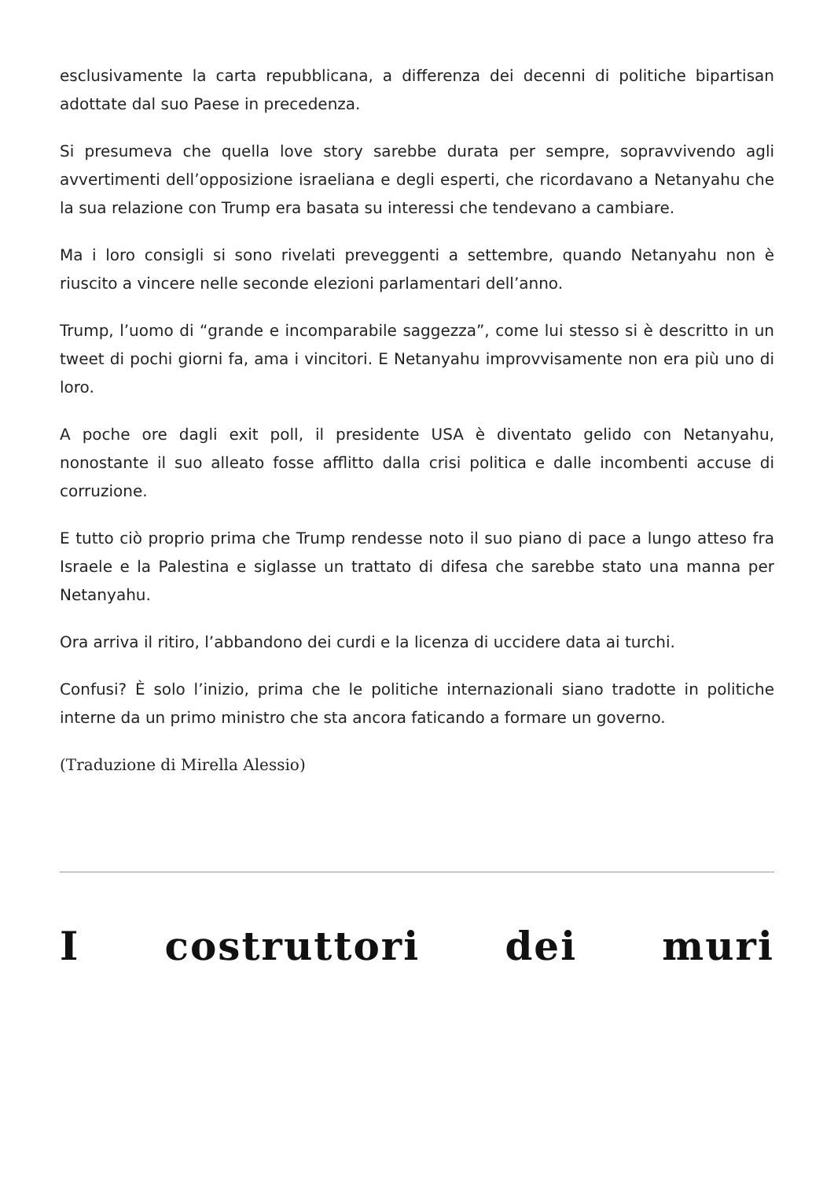esclusivamente la carta repubblicana, a differenza dei decenni di politiche bipartisan adottate dal suo Paese in precedenza.
Si presumeva che quella love story sarebbe durata per sempre, sopravvivendo agli avvertimenti dell’opposizione israeliana e degli esperti, che ricordavano a Netanyahu che la sua relazione con Trump era basata su interessi che tendevano a cambiare.
Ma i loro consigli si sono rivelati preveggenti a settembre, quando Netanyahu non è riuscito a vincere nelle seconde elezioni parlamentari dell’anno.
Trump, l’uomo di “grande e incomparabile saggezza”, come lui stesso si è descritto in un tweet di pochi giorni fa, ama i vincitori. E Netanyahu improvvisamente non era più uno di loro.
A poche ore dagli exit poll, il presidente USA è diventato gelido con Netanyahu, nonostante il suo alleato fosse afflitto dalla crisi politica e dalle incombenti accuse di corruzione.
E tutto ciò proprio prima che Trump rendesse noto il suo piano di pace a lungo atteso fra Israele e la Palestina e siglasse un trattato di difesa che sarebbe stato una manna per Netanyahu.
Ora arriva il ritiro, l’abbandono dei curdi e la licenza di uccidere data ai turchi.
Confusi? È solo l’inizio, prima che le politiche internazionali siano tradotte in politiche interne da un primo ministro che sta ancora faticando a formare un governo.
(Traduzione di Mirella Alessio)
I costruttori dei muri